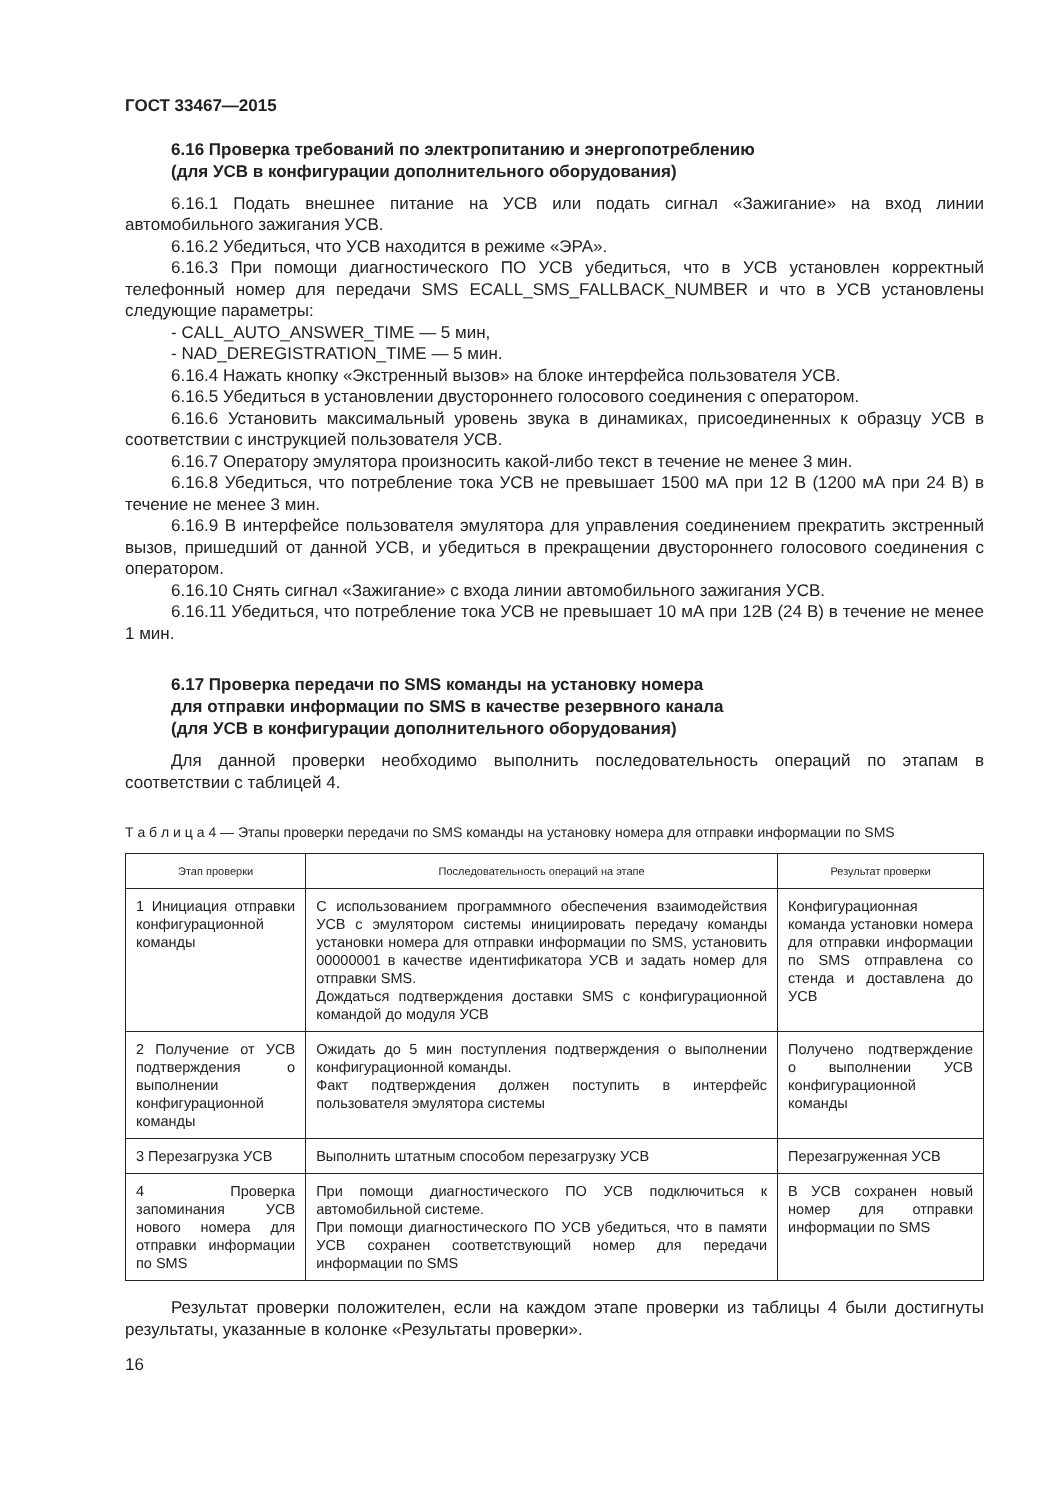ГОСТ 33467—2015
6.16 Проверка требований по электропитанию и энергопотреблению
(для УСВ в конфигурации дополнительного оборудования)
6.16.1 Подать внешнее питание на УСВ или подать сигнал «Зажигание» на вход линии автомобильного зажигания УСВ.
6.16.2 Убедиться, что УСВ находится в режиме «ЭРА».
6.16.3 При помощи диагностического ПО УСВ убедиться, что в УСВ установлен корректный телефонный номер для передачи SMS ECALL_SMS_FALLBACK_NUMBER и что в УСВ установлены следующие параметры:
- CALL_AUTO_ANSWER_TIME — 5 мин,
- NAD_DEREGISTRATION_TIME — 5 мин.
6.16.4 Нажать кнопку «Экстренный вызов» на блоке интерфейса пользователя УСВ.
6.16.5 Убедиться в установлении двустороннего голосового соединения с оператором.
6.16.6 Установить максимальный уровень звука в динамиках, присоединенных к образцу УСВ в соответствии с инструкцией пользователя УСВ.
6.16.7 Оператору эмулятора произносить какой-либо текст в течение не менее 3 мин.
6.16.8 Убедиться, что потребление тока УСВ не превышает 1500 мА при 12 В (1200 мА при 24 В) в течение не менее 3 мин.
6.16.9 В интерфейсе пользователя эмулятора для управления соединением прекратить экстренный вызов, пришедший от данной УСВ, и убедиться в прекращении двустороннего голосового соединения с оператором.
6.16.10 Снять сигнал «Зажигание» с входа линии автомобильного зажигания УСВ.
6.16.11 Убедиться, что потребление тока УСВ не превышает 10 мА при 12В (24 В) в течение не менее 1 мин.
6.17 Проверка передачи по SMS команды на установку номера
для отправки информации по SMS в качестве резервного канала
(для УСВ в конфигурации дополнительного оборудования)
Для данной проверки необходимо выполнить последовательность операций по этапам в соответствии с таблицей 4.
Т а б л и ц а 4 — Этапы проверки передачи по SMS команды на установку номера для отправки информации по SMS
| Этап проверки | Последовательность операций на этапе | Результат проверки |
| --- | --- | --- |
| 1 Инициация отправки конфигурационной команды | С использованием программного обеспечения взаимодействия УСВ с эмулятором системы инициировать передачу команды установки номера для отправки информации по SMS, установить 00000001 в качестве идентификатора УСВ и задать номер для отправки SMS. Дождаться подтверждения доставки SMS с конфигурационной командой до модуля УСВ | Конфигурационная команда установки номера для отправки информации по SMS отправлена со стенда и доставлена до УСВ |
| 2 Получение от УСВ подтверждения о выполнении конфигурационной команды | Ожидать до 5 мин поступления подтверждения о выполнении конфигурационной команды. Факт подтверждения должен поступить в интерфейс пользователя эмулятора системы | Получено подтверждение о выполнении УСВ конфигурационной команды |
| 3 Перезагрузка УСВ | Выполнить штатным способом перезагрузку УСВ | Перезагруженная УСВ |
| 4 Проверка запоминания УСВ нового номера для отправки информации по SMS | При помощи диагностического ПО УСВ подключиться к автомобильной системе. При помощи диагностического ПО УСВ убедиться, что в памяти УСВ сохранен соответствующий номер для передачи информации по SMS | В УСВ сохранен новый номер для отправки информации по SMS |
Результат проверки положителен, если на каждом этапе проверки из таблицы 4 были достигнуты результаты, указанные в колонке «Результаты проверки».
16